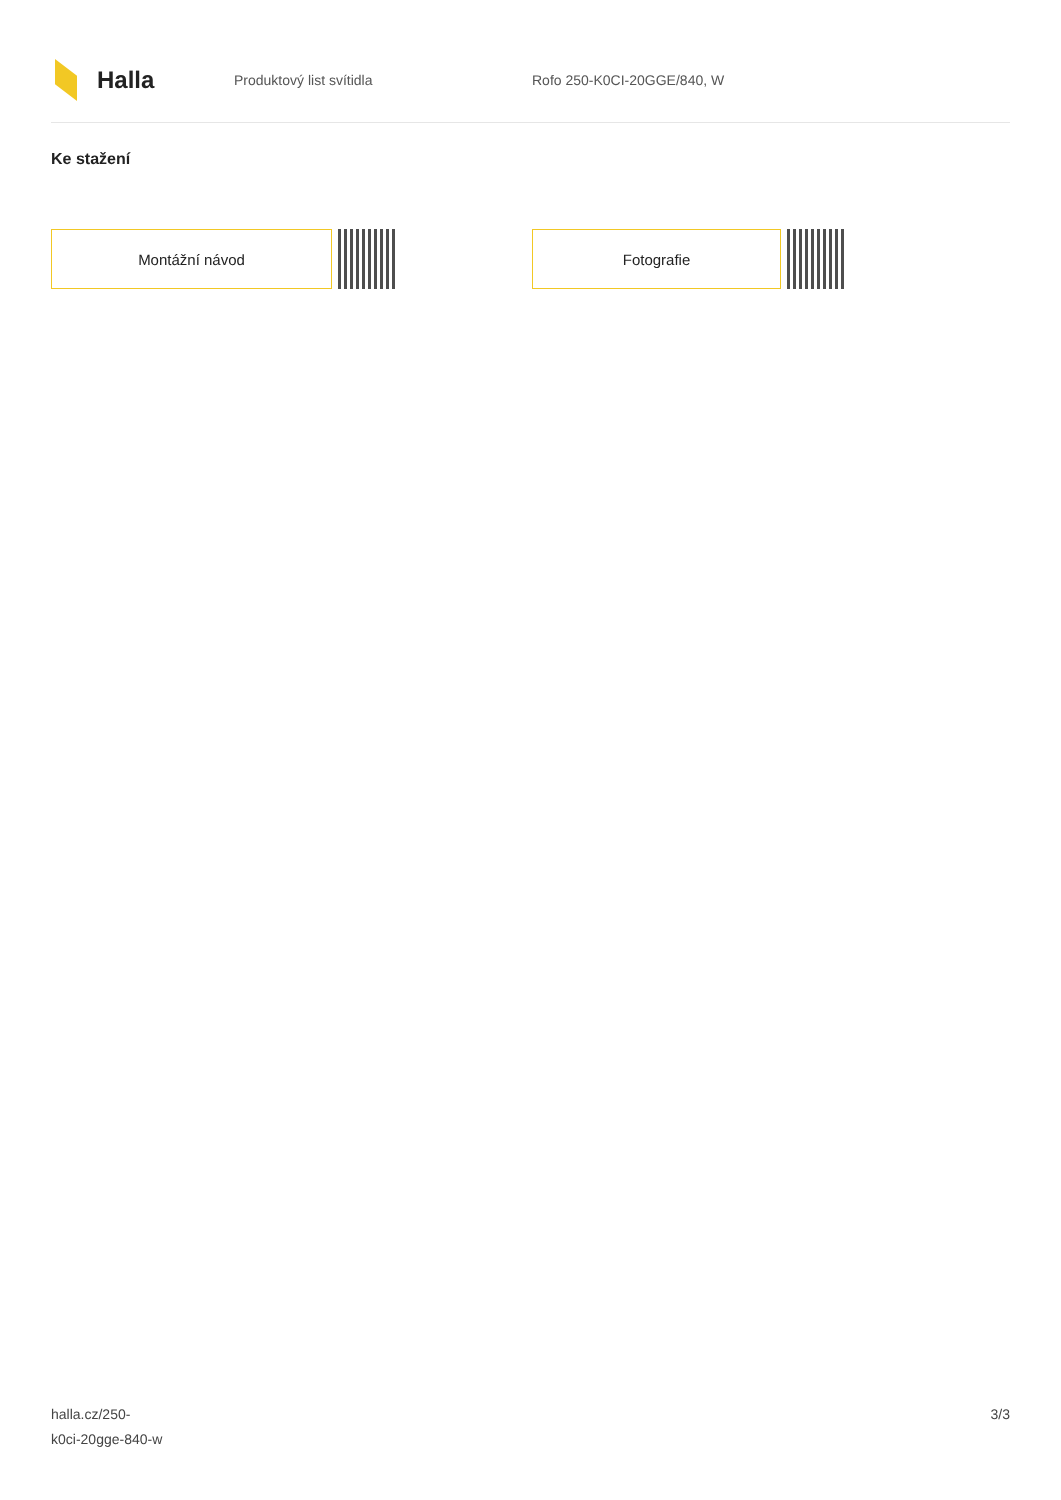Halla
Produktový list svítidla Rofo 250-K0CI-20GGE/840, W
Ke stažení
Montážní návod Fotografie
halla.cz/250-
k0ci-20gge-840-w
3/3